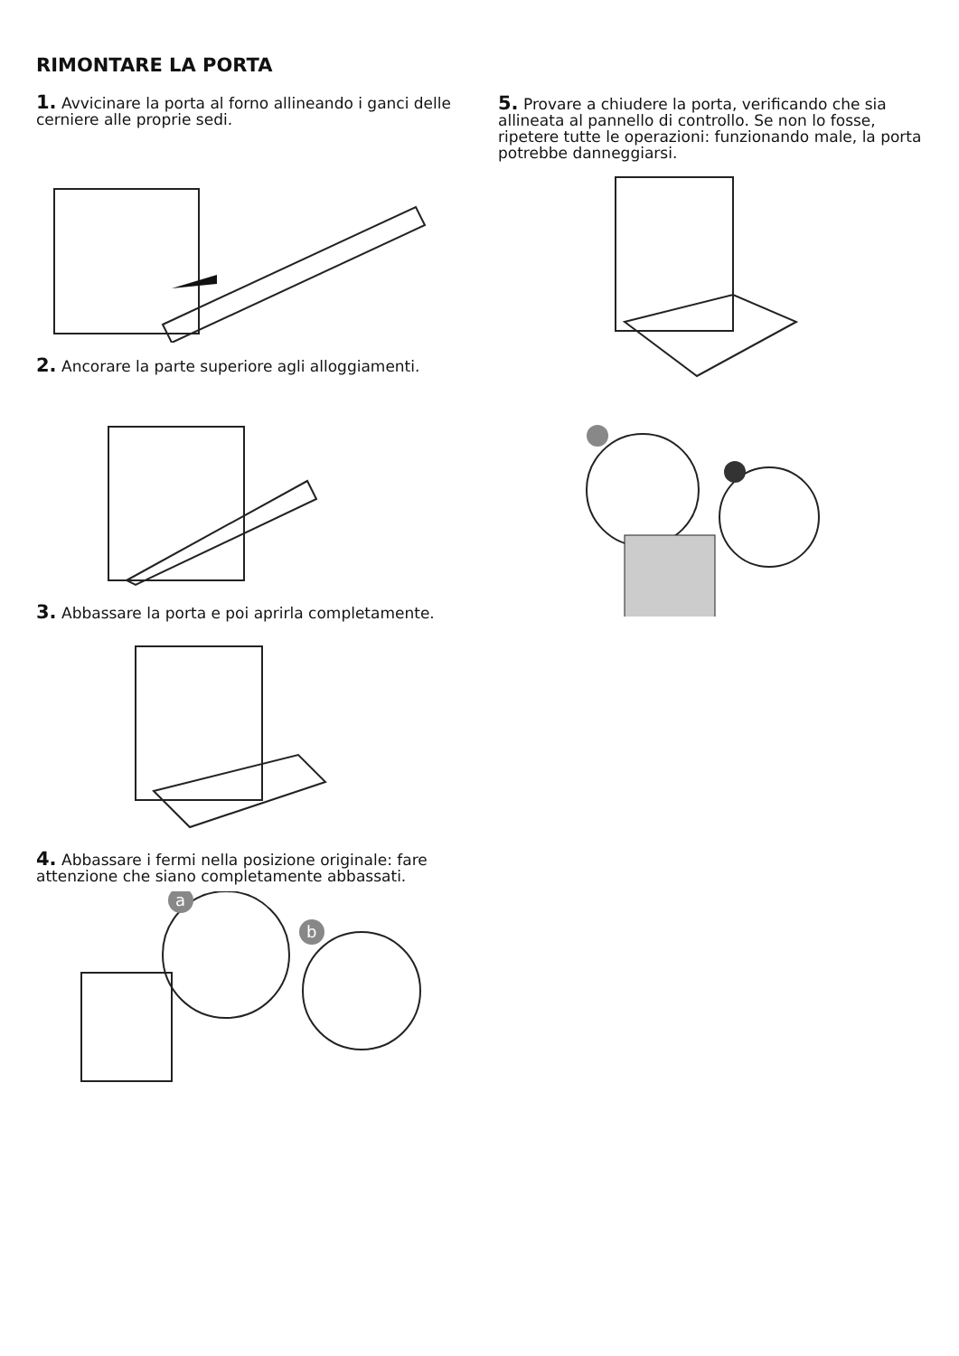RIMONTARE LA PORTA
1. Avvicinare la porta al forno allineando i ganci delle cerniere alle proprie sedi.
2. Ancorare la parte superiore agli alloggiamenti.
3. Abbassare la porta e poi aprirla completamente.
4. Abbassare i fermi nella posizione originale: fare attenzione che siano completamente abbassati.
a
b
5. Provare a chiudere la porta, verificando che sia allineata al pannello di controllo. Se non lo fosse, ripetere tutte le operazioni: funzionando male, la porta potrebbe danneggiarsi.